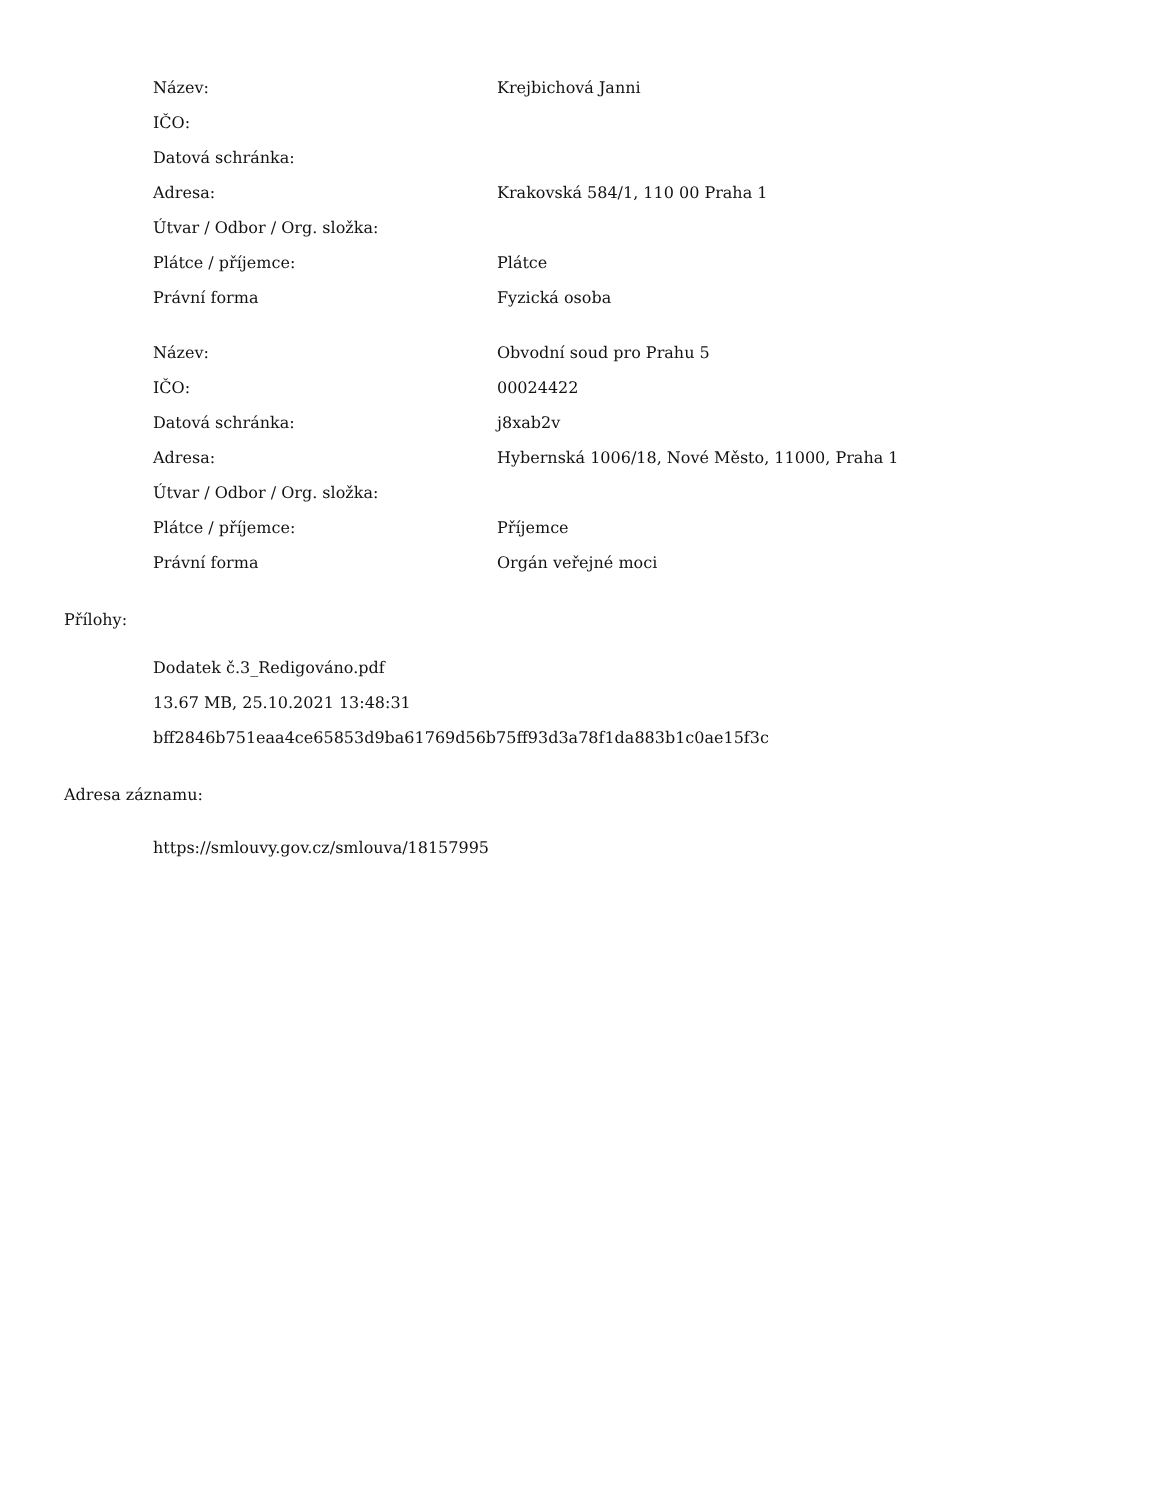| Název: | Krejbichová Janni |
| IČO: | |
| Datová schránka: | |
| Adresa: | Krakovská 584/1, 110 00 Praha 1 |
| Útvar / Odbor / Org. složka: | |
| Plátce / příjemce: | Plátce |
| Právní forma | Fyzická osoba |
| Název: | Obvodní soud pro Prahu 5 |
| IČO: | 00024422 |
| Datová schránka: | j8xab2v |
| Adresa: | Hybernská 1006/18, Nové Město, 11000, Praha 1 |
| Útvar / Odbor / Org. složka: | |
| Plátce / příjemce: | Příjemce |
| Právní forma | Orgán veřejné moci |
Přílohy:
Dodatek č.3_Redigováno.pdf
13.67 MB, 25.10.2021 13:48:31
bff2846b751eaa4ce65853d9ba61769d56b75ff93d3a78f1da883b1c0ae15f3c
Adresa záznamu:
https://smlouvy.gov.cz/smlouva/18157995